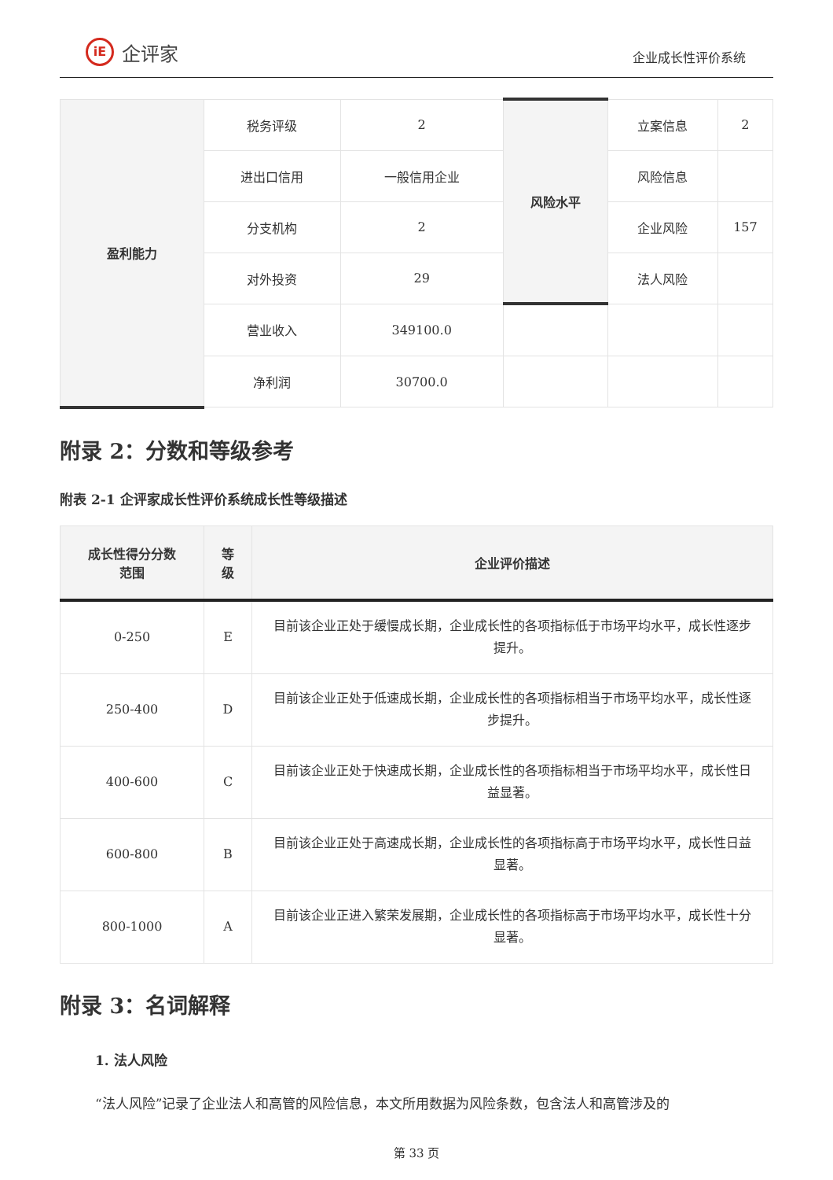iE 企评家
企业成长性评价系统
| 盈利能力 | 税务评级 | 2 | 风险水平 | 立案信息 | 2 |
| | 进出口信用 | 一般信用企业 | | 风险信息 | |
| | 分支机构 | 2 | | 企业风险 | 157 |
| | 对外投资 | 29 | | 法人风险 | |
| | 营业收入 | 349100.0 | | | |
| | 净利润 | 30700.0 | | | |
附录 2：分数和等级参考
附表 2-1 企评家成长性评价系统成长性等级描述
| 成长性得分分数 范围 | 等 级 | 企业评价描述 |
| --- | --- | --- |
| 0-250 | E | 目前该企业正处于缓慢成长期，企业成长性的各项指标低于市场平均水平，成长性逐步提升。 |
| 250-400 | D | 目前该企业正处于低速成长期，企业成长性的各项指标相当于市场平均水平，成长性逐步提升。 |
| 400-600 | C | 目前该企业正处于快速成长期，企业成长性的各项指标相当于市场平均水平，成长性日益显著。 |
| 600-800 | B | 目前该企业正处于高速成长期，企业成长性的各项指标高于市场平均水平，成长性日益显著。 |
| 800-1000 | A | 目前该企业正进入繁荣发展期，企业成长性的各项指标高于市场平均水平，成长性十分显著。 |
附录 3：名词解释
1. 法人风险
“法人风险”记录了企业法人和高管的风险信息，本文所用数据为风险条数，包含法人和高管涉及的
第 33 页